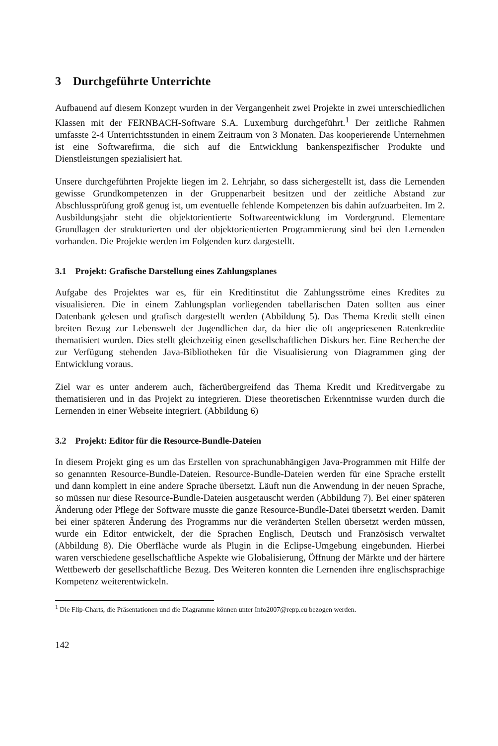3 Durchgeführte Unterrichte
Aufbauend auf diesem Konzept wurden in der Vergangenheit zwei Projekte in zwei unterschiedlichen Klassen mit der FERNBACH-Software S.A. Luxemburg durchgeführt.<sup>1</sup> Der zeitliche Rahmen umfasste 2-4 Unterrichtsstunden in einem Zeitraum von 3 Monaten. Das kooperierende Unternehmen ist eine Softwarefirma, die sich auf die Entwicklung bankenspezifischer Produkte und Dienstleistungen spezialisiert hat.
Unsere durchgeführten Projekte liegen im 2. Lehrjahr, so dass sichergestellt ist, dass die Lernenden gewisse Grundkompetenzen in der Gruppenarbeit besitzen und der zeitliche Abstand zur Abschlussprüfung groß genug ist, um eventuelle fehlende Kompetenzen bis dahin aufzuarbeiten. Im 2. Ausbildungsjahr steht die objektorientierte Softwareentwicklung im Vordergrund. Elementare Grundlagen der strukturierten und der objektorientierten Programmierung sind bei den Lernenden vorhanden. Die Projekte werden im Folgenden kurz dargestellt.
3.1 Projekt: Grafische Darstellung eines Zahlungsplanes
Aufgabe des Projektes war es, für ein Kreditinstitut die Zahlungsströme eines Kredites zu visualisieren. Die in einem Zahlungsplan vorliegenden tabellarischen Daten sollten aus einer Datenbank gelesen und grafisch dargestellt werden (Abbildung 5). Das Thema Kredit stellt einen breiten Bezug zur Lebenswelt der Jugendlichen dar, da hier die oft angepriesenen Ratenkredite thematisiert wurden. Dies stellt gleichzeitig einen gesellschaftlichen Diskurs her. Eine Recherche der zur Verfügung stehenden Java-Bibliotheken für die Visualisierung von Diagrammen ging der Entwicklung voraus.
Ziel war es unter anderem auch, fächerübergreifend das Thema Kredit und Kreditvergabe zu thematisieren und in das Projekt zu integrieren. Diese theoretischen Erkenntnisse wurden durch die Lernenden in einer Webseite integriert. (Abbildung 6)
3.2 Projekt: Editor für die Resource-Bundle-Dateien
In diesem Projekt ging es um das Erstellen von sprachunabhängigen Java-Programmen mit Hilfe der so genannten Resource-Bundle-Dateien. Resource-Bundle-Dateien werden für eine Sprache erstellt und dann komplett in eine andere Sprache übersetzt. Läuft nun die Anwendung in der neuen Sprache, so müssen nur diese Resource-Bundle-Dateien ausgetauscht werden (Abbildung 7). Bei einer späteren Änderung oder Pflege der Software musste die ganze Resource-Bundle-Datei übersetzt werden. Damit bei einer späteren Änderung des Programms nur die veränderten Stellen übersetzt werden müssen, wurde ein Editor entwickelt, der die Sprachen Englisch, Deutsch und Französisch verwaltet (Abbildung 8). Die Oberfläche wurde als Plugin in die Eclipse-Umgebung eingebunden. Hierbei waren verschiedene gesellschaftliche Aspekte wie Globalisierung, Öffnung der Märkte und der härtere Wettbewerb der gesellschaftliche Bezug. Des Weiteren konnten die Lernenden ihre englischsprachige Kompetenz weiterentwickeln.
<sup>1</sup> Die Flip-Charts, die Präsentationen und die Diagramme können unter Info2007@repp.eu bezogen werden.
142